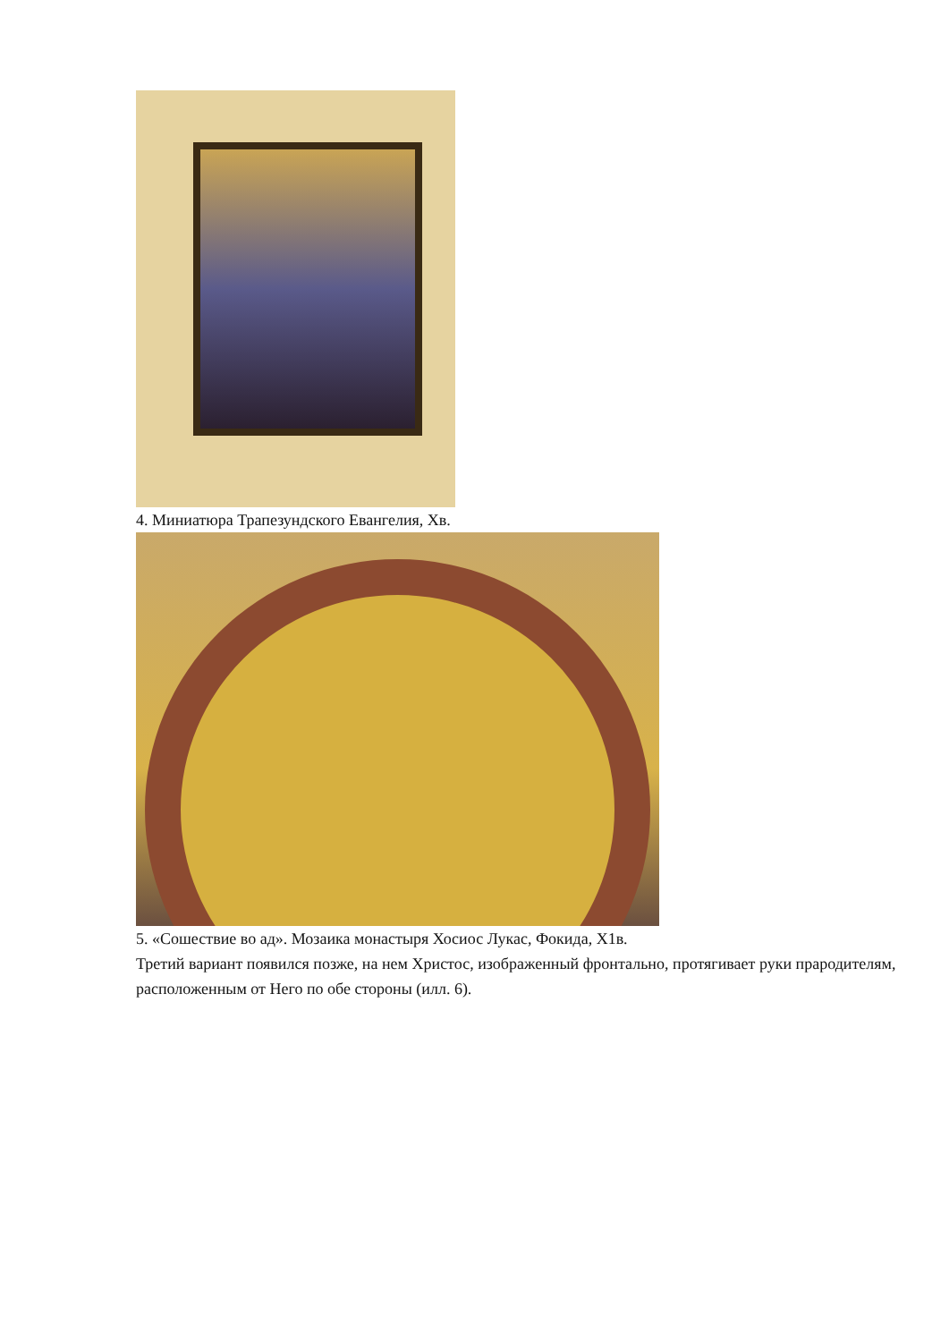4. Миниатюра Трапезундского Евангелия, Хв.
5. «Сошествие во ад». Мозаика монастыря Хосиос Лукас, Фокида, Х1в.
Третий вариант появился позже, на нем Христос, изображенный фронтально, протягивает руки прародителям, расположенным от Него по обе стороны (илл. 6).